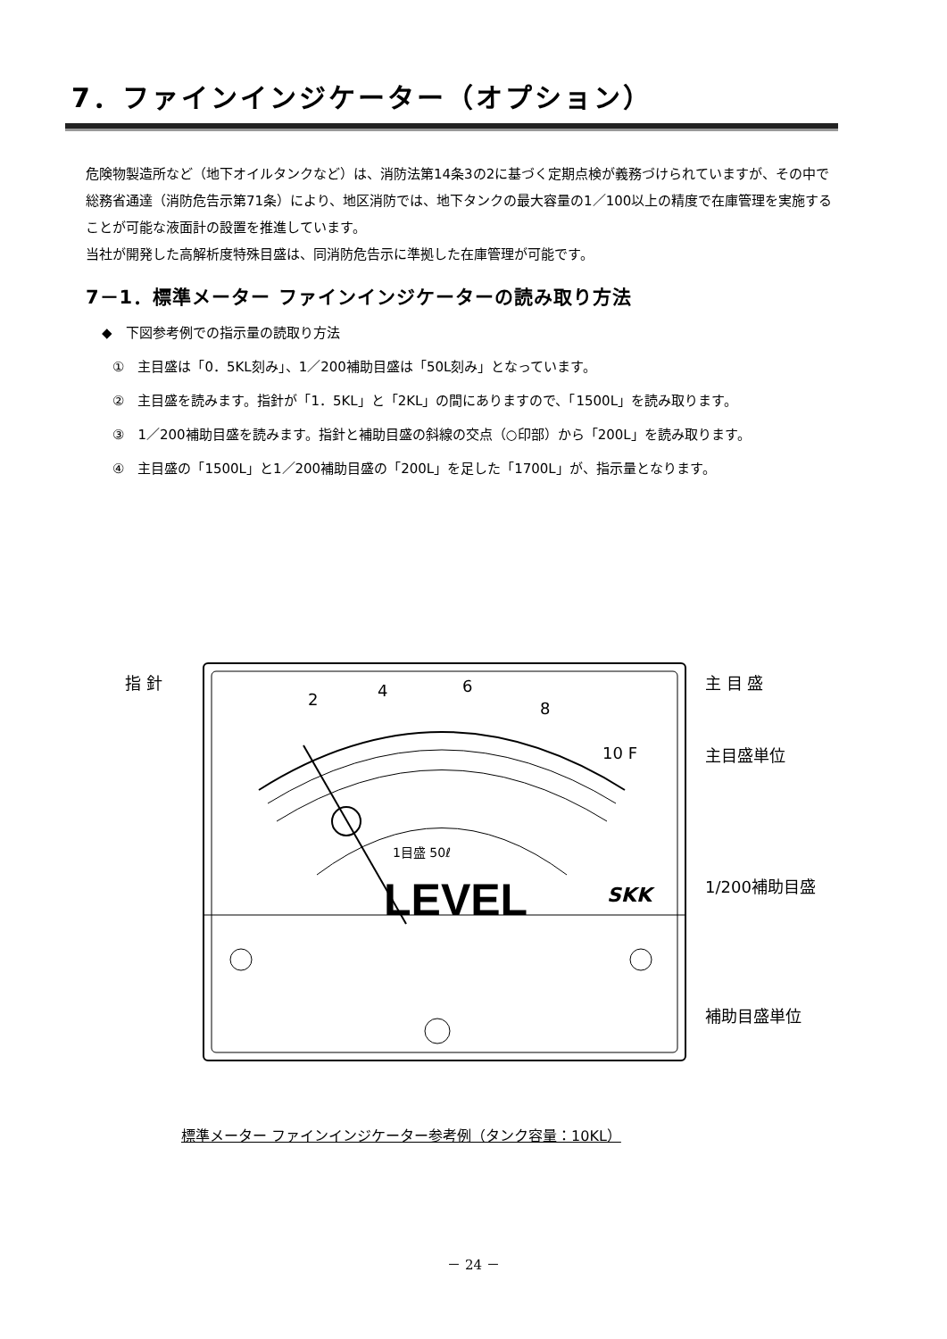7．ファインインジケーター（オプション）
危険物製造所など（地下オイルタンクなど）は、消防法第14条3の2に基づく定期点検が義務づけられていますが、その中で総務省通達（消防危告示第71条）により、地区消防では、地下タンクの最大容量の1／100以上の精度で在庫管理を実施することが可能な液面計の設置を推進しています。
当社が開発した高解析度特殊目盛は、同消防危告示に準拠した在庫管理が可能です。
7－1．標準メーター ファインインジケーターの読み取り方法
◆　下図参考例での指示量の読取り方法
①　主目盛は「0．5KL刻み」、1／200補助目盛は「50L刻み」となっています。
②　主目盛を読みます。指針が「1．5KL」と「2KL」の間にありますので、「1500L」を読み取ります。
③　1／200補助目盛を読みます。指針と補助目盛の斜線の交点（○印部）から「200L」を読み取ります。
④　主目盛の「1500L」と1／200補助目盛の「200L」を足した「1700L」が、指示量となります。
LEVEL
SKK
1目盛 50ℓ
2
4
6
8
10 F
指 針
主 目 盛
主目盛単位
1/200補助目盛
補助目盛単位
標準メーター ファインインジケーター参考例（タンク容量：10KL）
－ 24 －